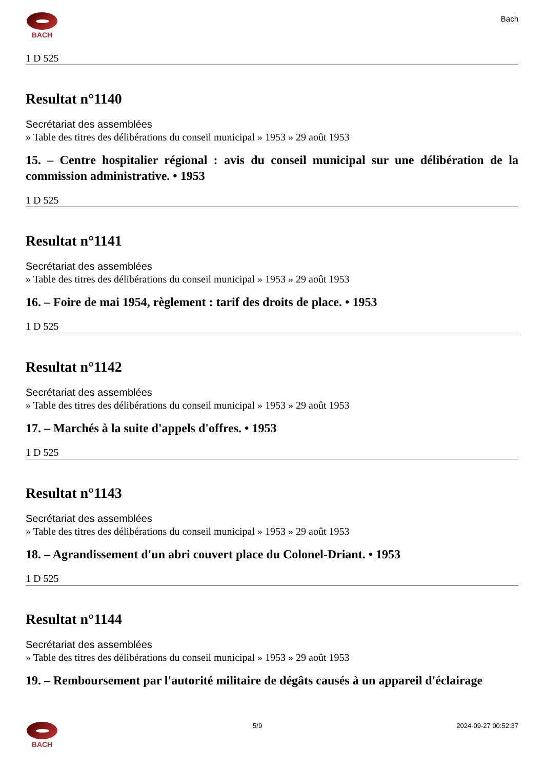BACH
Bach
1 D 525
Resultat n°1140
Secrétariat des assemblées
» Table des titres des délibérations du conseil municipal » 1953 » 29 août 1953
15. – Centre hospitalier régional : avis du conseil municipal sur une délibération de la commission administrative. • 1953
1 D 525
Resultat n°1141
Secrétariat des assemblées
» Table des titres des délibérations du conseil municipal » 1953 » 29 août 1953
16. – Foire de mai 1954, règlement : tarif des droits de place. • 1953
1 D 525
Resultat n°1142
Secrétariat des assemblées
» Table des titres des délibérations du conseil municipal » 1953 » 29 août 1953
17. – Marchés à la suite d'appels d'offres. • 1953
1 D 525
Resultat n°1143
Secrétariat des assemblées
» Table des titres des délibérations du conseil municipal » 1953 » 29 août 1953
18. – Agrandissement d'un abri couvert place du Colonel-Driant. • 1953
1 D 525
Resultat n°1144
Secrétariat des assemblées
» Table des titres des délibérations du conseil municipal » 1953 » 29 août 1953
19. – Remboursement par l'autorité militaire de dégâts causés à un appareil d'éclairage
BACH 5/9 2024-09-27 00:52:37